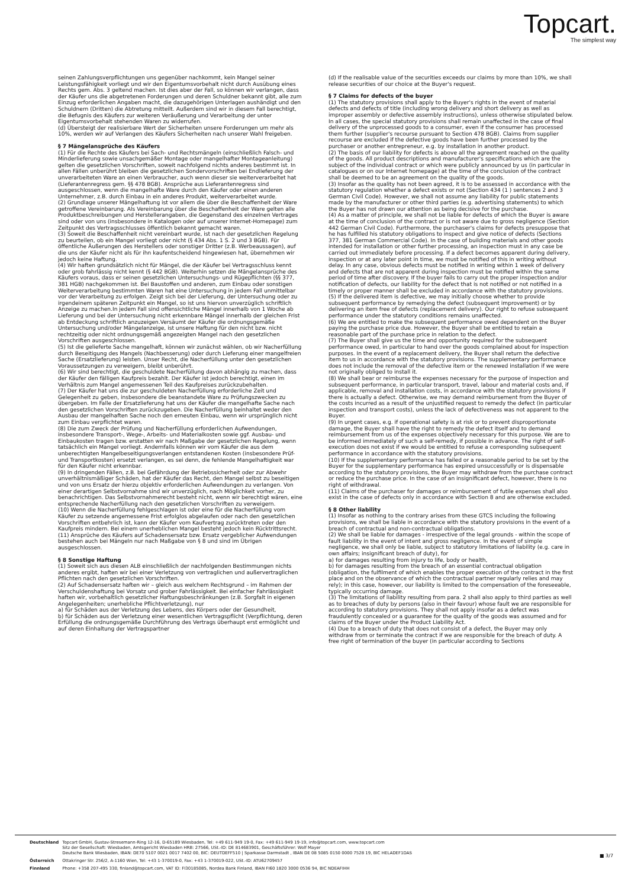Topcart.
The simplest way
seinen Zahlungsverpflichtungen uns gegenüber nachkommt, kein Mangel seiner Leistungsfähigkeit vorliegt und wir den Eigentumsvorbehalt nicht durch Ausübung eines Rechts gem. Abs. 3 geltend machen. Ist dies aber der Fall, so können wir verlangen, dass der Käufer uns die abgetretenen Forderungen und deren Schuldner bekannt gibt, alle zum Einzug erforderlichen Angaben macht, die dazugehörigen Unterlagen aushändigt und den Schuldnern (Dritten) die Abtretung mitteilt. Außerdem sind wir in diesem Fall berechtigt, die Befugnis des Käufers zur weiteren Veräußerung und Verarbeitung der unter Eigentumsvorbehalt stehenden Waren zu widerrufen.
(d) Übersteigt der realisierbare Wert der Sicherheiten unsere Forderungen um mehr als 10%, werden wir auf Verlangen des Käufers Sicherheiten nach unserer Wahl freigeben.
§ 7 Mängelansprüche des Käufers
(1) Für die Rechte des Käufers bei Sach- und Rechtsmängeln (einschließlich Falsch- und Minderlieferung sowie unsachgemäßer Montage oder mangelhafter Montageanleitung) gelten die gesetzlichen Vorschriften, soweit nachfolgend nichts anderes bestimmt ist. In allen Fällen unberührt bleiben die gesetzlichen Sondervorschriften bei Endlieferung der unverarbeiteten Ware an einen Verbraucher, auch wenn dieser sie weiterverarbeitet hat (Lieferantenregress gem. §§ 478 BGB). Ansprüche aus Lieferantenregress sind ausgeschlossen, wenn die mangelhafte Ware durch den Käufer oder einen anderen Unternehmer, z.B. durch Einbau in ein anderes Produkt, weiterverarbeitet wurde.
(2) Grundlage unserer Mängelhaftung ist vor allem die über die Beschaffenheit der Ware getroffene Vereinbarung. Als Vereinbarung über die Beschaffenheit der Ware gelten alle Produktbeschreibungen und Herstellerangaben, die Gegenstand des einzelnen Vertrages sind oder von uns (insbesondere in Katalogen oder auf unserer Internet-Homepage) zum Zeitpunkt des Vertragsschlusses öffentlich bekannt gemacht waren.
(3) Soweit die Beschaffenheit nicht vereinbart wurde, ist nach der gesetzlichen Regelung zu beurteilen, ob ein Mangel vorliegt oder nicht (§ 434 Abs. 1 S. 2 und 3 BGB). Für öffentliche Äußerungen des Herstellers oder sonstiger Dritter (z.B. Werbeaussagen), auf die uns der Käufer nicht als für ihn kaufentscheidend hingewiesen hat, übernehmen wir jedoch keine Haftung.
(4) Wir haften grundsätzlich nicht für Mängel, die der Käufer bei Vertragsschluss kennt oder grob fahrlässig nicht kennt (§ 442 BGB). Weiterhin setzen die Mängelansprüche des Käufers voraus, dass er seinen gesetzlichen Untersuchungs- und Rügepflichten (§§ 377, 381 HGB) nachgekommen ist. Bei Baustoffen und anderen, zum Einbau oder sonstigen Weiterverarbeitung bestimmten Waren hat eine Untersuchung in jedem Fall unmittelbar vor der Verarbeitung zu erfolgen. Zeigt sich bei der Lieferung, der Untersuchung oder zu irgendeinem späteren Zeitpunkt ein Mangel, so ist uns hiervon unverzüglich schriftlich Anzeige zu machen.In jedem Fall sind offensichtliche Mängel innerhalb von 1 Woche ab Lieferung und bei der Untersuchung nicht erkennbare Mängel innerhalb der gleichen Frist ab Entdeckung schriftlich anzuzeigen.Versäumt der Käufer die ordnungsgemäße Untersuchung und/oder Mängelanzeige, ist unsere Haftung für den nicht bzw. nicht rechtzeitig oder nicht ordnungsgemäß angezeigten Mangel nach den gesetzlichen Vorschriften ausgeschlossen.
(5) Ist die gelieferte Sache mangelhaft, können wir zunächst wählen, ob wir Nacherfüllung durch Beseitigung des Mangels (Nachbesserung) oder durch Lieferung einer mangelfreien Sache (Ersatzlieferung) leisten. Unser Recht, die Nacherfüllung unter den gesetzlichen Voraussetzungen zu verweigern, bleibt unberührt.
(6) Wir sind berechtigt, die geschuldete Nacherfüllung davon abhängig zu machen, dass der Käufer den fälligen Kaufpreis bezahlt. Der Käufer ist jedoch berechtigt, einen im Verhältnis zum Mangel angemessenen Teil des Kaufpreises zurückzubehalten.
(7) Der Käufer hat uns die zur geschuldeten Nacherfüllung erforderliche Zeit und Gelegenheit zu geben, insbesondere die beanstandete Ware zu Prüfungszwecken zu übergeben. Im Falle der Ersatzlieferung hat uns der Käufer die mangelhafte Sache nach den gesetzlichen Vorschriften zurückzugeben. Die Nacherfüllung beinhaltet weder den Ausbau der mangelhaften Sache noch den erneuten Einbau, wenn wir ursprünglich nicht zum Einbau verpflichtet waren.
(8) Die zum Zweck der Prüfung und Nacherfüllung erforderlichen Aufwendungen, insbesondere Transport-, Wege-, Arbeits- und Materialkosten sowie ggf. Ausbau- und Einbaukosten tragen bzw. erstatten wir nach Maßgabe der gesetzlichen Regelung, wenn tatsächlich ein Mangel vorliegt. Andernfalls können wir vom Käufer die aus dem unberechtigten Mangelbeseitigungsverlangen entstandenen Kosten (insbesondere Prüf- und Transportkosten) ersetzt verlangen, es sei denn, die fehlende Mangelhaftigkeit war für den Käufer nicht erkennbar.
(9) In dringenden Fällen, z.B. bei Gefährdung der Betriebssicherheit oder zur Abwehr unverhältnismäßiger Schäden, hat der Käufer das Recht, den Mangel selbst zu beseitigen und von uns Ersatz der hierzu objektiv erforderlichen Aufwendungen zu verlangen. Von einer derartigen Selbstvornahme sind wir unverzüglich, nach Möglichkeit vorher, zu benachrichtigen. Das Selbstvornahmerecht besteht nicht, wenn wir berechtigt wären, eine entsprechende Nacherfüllung nach den gesetzlichen Vorschriften zu verweigern.
(10) Wenn die Nacherfüllung fehlgeschlagen ist oder eine für die Nacherfüllung vom Käufer zu setzende angemessene Frist erfolglos abgelaufen oder nach den gesetzlichen Vorschriften entbehrlich ist, kann der Käufer vom Kaufvertrag zurücktreten oder den Kaufpreis mindern. Bei einem unerheblichen Mangel besteht jedoch kein Rücktrittsrecht.
(11) Ansprüche des Käufers auf Schadensersatz bzw. Ersatz vergeblicher Aufwendungen bestehen auch bei Mängeln nur nach Maßgabe von § 8 und sind im Übrigen ausgeschlossen.
§ 8 Sonstige Haftung
(1) Soweit sich aus diesen ALB einschließlich der nachfolgenden Bestimmungen nichts anderes ergibt, haften wir bei einer Verletzung von vertraglichen und außervertraglichen Pflichten nach den gesetzlichen Vorschriften.
(2) Auf Schadensersatz haften wir – gleich aus welchem Rechtsgrund – im Rahmen der Verschuldenshaftung bei Vorsatz und grober Fahrlässigkeit. Bei einfacher Fahrlässigkeit haften wir, vorbehaltlich gesetzlicher Haftungsbeschränkungen (z.B. Sorgfalt in eigenen Angelegenheiten; unerhebliche Pflichtverletzung), nur
a) für Schäden aus der Verletzung des Lebens, des Körpers oder der Gesundheit,
b) für Schäden aus der Verletzung einer wesentlichen Vertragspflicht (Verpflichtung, deren Erfüllung die ordnungsgemäße Durchführung des Vertrags überhaupt erst ermöglicht und auf deren Einhaltung der Vertragspartner
(d) If the realisable value of the securities exceeds our claims by more than 10%, we shall release securities of our choice at the Buyer's request.
§ 7 Claims for defects of the buyer
(1) The statutory provisions shall apply to the Buyer's rights in the event of material defects and defects of title (including wrong delivery and short delivery as well as improper assembly or defective assembly instructions), unless otherwise stipulated below. In all cases, the special statutory provisions shall remain unaffected in the case of final delivery of the unprocessed goods to a consumer, even if the consumer has processed them further (supplier's recourse pursuant to Section 478 BGB). Claims from supplier recourse are excluded if the defective goods have been further processed by the purchaser or another entrepreneur, e.g. by installation in another product.
(2) The basis of our liability for defects is above all the agreement reached on the quality of the goods. All product descriptions and manufacturer's specifications which are the subject of the individual contract or which were publicly announced by us (in particular in catalogues or on our Internet homepage) at the time of the conclusion of the contract shall be deemed to be an agreement on the quality of the goods.
(3) Insofar as the quality has not been agreed, it is to be assessed in accordance with the statutory regulation whether a defect exists or not (Section 434 (1 ) sentences 2 and 3 German Civil Code). However, we shall not assume any liability for public statements made by the manufacturer or other third parties (e.g. advertising statements) to which the Buyer has not drawn our attention as being decisive for the purchase.
(4) As a matter of principle, we shall not be liable for defects of which the Buyer is aware at the time of conclusion of the contract or is not aware due to gross negligence (Section 442 German Civil Code). Furthermore, the purchaser's claims for defects presuppose that he has fulfilled his statutory obligations to inspect and give notice of defects (Sections 377, 381 German Commercial Code). In the case of building materials and other goods intended for installation or other further processing, an inspection must in any case be carried out immediately before processing. If a defect becomes apparent during delivery, inspection or at any later point in time, we must be notified of this in writing without delay. In any case, obvious defects must be notified in writing within 1 week of delivery and defects that are not apparent during inspection must be notified within the same period of time after discovery. If the buyer fails to carry out the proper inspection and/or notification of defects, our liability for the defect that is not notified or not notified in a timely or proper manner shall be excluded in accordance with the statutory provisions.
(5) If the delivered item is defective, we may initially choose whether to provide subsequent performance by remedying the defect (subsequent improvement) or by delivering an item free of defects (replacement delivery). Our right to refuse subsequent performance under the statutory conditions remains unaffected.
(6) We are entitled to make the subsequent performance owed dependent on the Buyer paying the purchase price due. However, the Buyer shall be entitled to retain a reasonable part of the purchase price in relation to the defect.
(7) The Buyer shall give us the time and opportunity required for the subsequent performance owed, in particular to hand over the goods complained about for inspection purposes. In the event of a replacement delivery, the Buyer shall return the defective item to us in accordance with the statutory provisions. The supplementary performance does not include the removal of the defective item or the renewed installation if we were not originally obliged to install it.
(8) We shall bear or reimburse the expenses necessary for the purpose of inspection and subsequent performance, in particular transport, travel, labour and material costs and, if applicable, removal and installation costs, in accordance with the statutory provisions if there is actually a defect. Otherwise, we may demand reimbursement from the Buyer of the costs incurred as a result of the unjustified request to remedy the defect (in particular inspection and transport costs), unless the lack of defectiveness was not apparent to the Buyer.
(9) In urgent cases, e.g. if operational safety is at risk or to prevent disproportionate damage, the Buyer shall have the right to remedy the defect itself and to demand reimbursement from us of the expenses objectively necessary for this purpose. We are to be informed immediately of such a self-remedy, if possible in advance. The right of self-execution does not exist if we would be entitled to refuse a corresponding subsequent performance in accordance with the statutory provisions.
(10) If the supplementary performance has failed or a reasonable period to be set by the Buyer for the supplementary performance has expired unsuccessfully or is dispensable according to the statutory provisions, the Buyer may withdraw from the purchase contract or reduce the purchase price. In the case of an insignificant defect, however, there is no right of withdrawal.
(11) Claims of the purchaser for damages or reimbursement of futile expenses shall also exist in the case of defects only in accordance with Section 8 and are otherwise excluded.
§ 8 Other liability
(1) Insofar as nothing to the contrary arises from these GTCS including the following provisions, we shall be liable in accordance with the statutory provisions in the event of a breach of contractual and non-contractual obligations.
(2) We shall be liable for damages - irrespective of the legal grounds - within the scope of fault liability in the event of intent and gross negligence. In the event of simple negligence, we shall only be liable, subject to statutory limitations of liability (e.g. care in own affairs; insignificant breach of duty), for
a) for damages resulting from injury to life, body or health,
b) for damages resulting from the breach of an essential contractual obligation (obligation, the fulfilment of which enables the proper execution of the contract in the first place and on the observance of which the contractual partner regularly relies and may rely); in this case, however, our liability is limited to the compensation of the foreseeable, typically occurring damage.
(3) The limitations of liability resulting from para. 2 shall also apply to third parties as well as to breaches of duty by persons (also in their favour) whose fault we are responsible for according to statutory provisions. They shall not apply insofar as a defect was fraudulently concealed or a guarantee for the quality of the goods was assumed and for claims of the Buyer under the Product Liability Act.
(4) Due to a breach of duty that does not consist of a defect, the Buyer may only withdraw from or terminate the contract if we are responsible for the breach of duty. A free right of termination of the buyer (in particular according to Sections
| Deutschland | Topcart GmbH, Gustav-Stresemann-Ring 12-16, D-65189 Wiesbaden, Tel: +49 611-949 19-0, Fax: +49 611-949 19-19, info@topcart.com, www.topcart.com Sitz der Gesellschaft: Wiesbaden, Amtsgericht Wiesbaden HRB: 27566, USt.-ID: DE 814683901, Geschäftsführer: Wolf Mayer Deutsche Bank Wiesbaden, IBAN: DE70 5107 0021 0017 7402 00, BIC: DEUTDEFF510 / Sparkasse Darmstadt , IBAN DE 08 5085 0150 0000 7528 19, BIC HELADEF1DAS |
| Österreich | Ottakringer Str. 256/2, A-1160 Wien, Tel: +43 1-370019-0, Fax: +43 1-370019-022, USt.-ID: ATU62709457 |
| Finnland | Phone: +358 207-495 330, finland@topcart.com, VAT ID: FI30185085, Nordea Bank Finland, IBAN FI60 1820 3000 0536 94, BIC NDEAFIHH |
■ 3/7